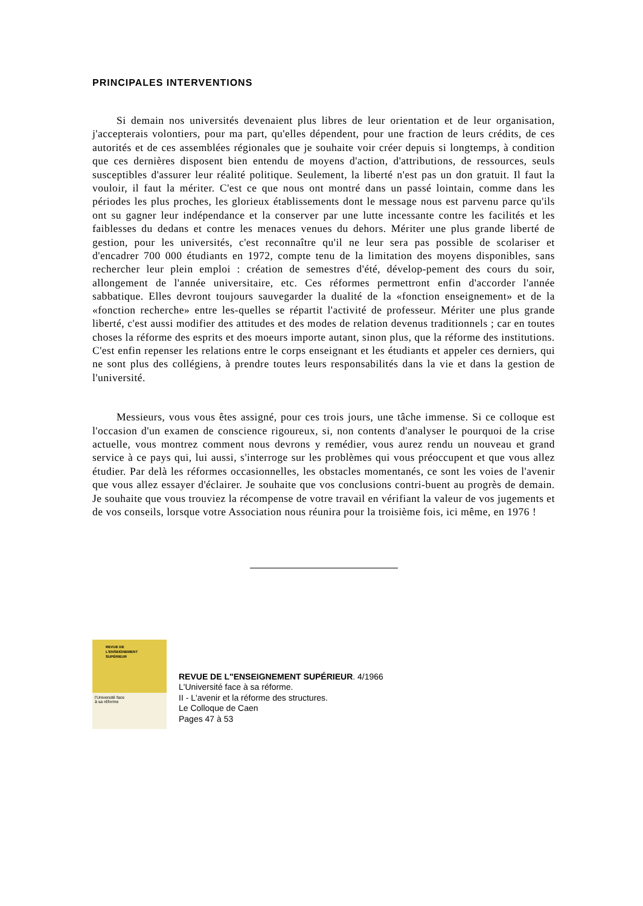PRINCIPALES INTERVENTIONS
Si demain nos universités devenaient plus libres de leur orientation et de leur organisation, j'accepterais volontiers, pour ma part, qu'elles dépendent, pour une fraction de leurs crédits, de ces autorités et de ces assemblées régionales que je souhaite voir créer depuis si longtemps, à condition que ces dernières disposent bien entendu de moyens d'action, d'attributions, de ressources, seuls susceptibles d'assurer leur réalité politique. Seulement, la liberté n'est pas un don gratuit. Il faut la vouloir, il faut la mériter. C'est ce que nous ont montré dans un passé lointain, comme dans les périodes les plus proches, les glorieux établissements dont le message nous est parvenu parce qu'ils ont su gagner leur indépendance et la conserver par une lutte incessante contre les facilités et les faiblesses du dedans et contre les menaces venues du dehors. Mériter une plus grande liberté de gestion, pour les universités, c'est reconnaître qu'il ne leur sera pas possible de scolariser et d'encadrer 700 000 étudiants en 1972, compte tenu de la limitation des moyens disponibles, sans rechercher leur plein emploi : création de semestres d'été, dévelop-pement des cours du soir, allongement de l'année universitaire, etc. Ces réformes permettront enfin d'accorder l'année sabbatique. Elles devront toujours sauvegarder la dualité de la «fonction enseignement» et de la «fonction recherche» entre les-quelles se répartit l'activité de professeur. Mériter une plus grande liberté, c'est aussi modifier des attitudes et des modes de relation devenus traditionnels ; car en toutes choses la réforme des esprits et des moeurs importe autant, sinon plus, que la réforme des institutions. C'est enfin repenser les relations entre le corps enseignant et les étudiants et appeler ces derniers, qui ne sont plus des collégiens, à prendre toutes leurs responsabilités dans la vie et dans la gestion de l'université.
Messieurs, vous vous êtes assigné, pour ces trois jours, une tâche immense. Si ce colloque est l'occasion d'un examen de conscience rigoureux, si, non contents d'analyser le pourquoi de la crise actuelle, vous montrez comment nous devrons y remédier, vous aurez rendu un nouveau et grand service à ce pays qui, lui aussi, s'interroge sur les problèmes qui vous préoccupent et que vous allez étudier. Par delà les réformes occasionnelles, les obstacles momentanés, ce sont les voies de l'avenir que vous allez essayer d'éclairer. Je souhaite que vos conclusions contri-buent au progrès de demain. Je souhaite que vous trouviez la récompense de votre travail en vérifiant la valeur de vos jugements et de vos conseils, lorsque votre Association nous réunira pour la troisième fois, ici même, en 1976 !
REVUE DE
L'ENSEIGNEMENT
SUPÉRIEUR
l'Université face
à sa réforme
REVUE DE L"ENSEIGNEMENT SUPÉRIEUR. 4/1966
L'Université face à sa réforme.
II - L'avenir et la réforme des structures.
Le Colloque de Caen
Pages 47 à 53